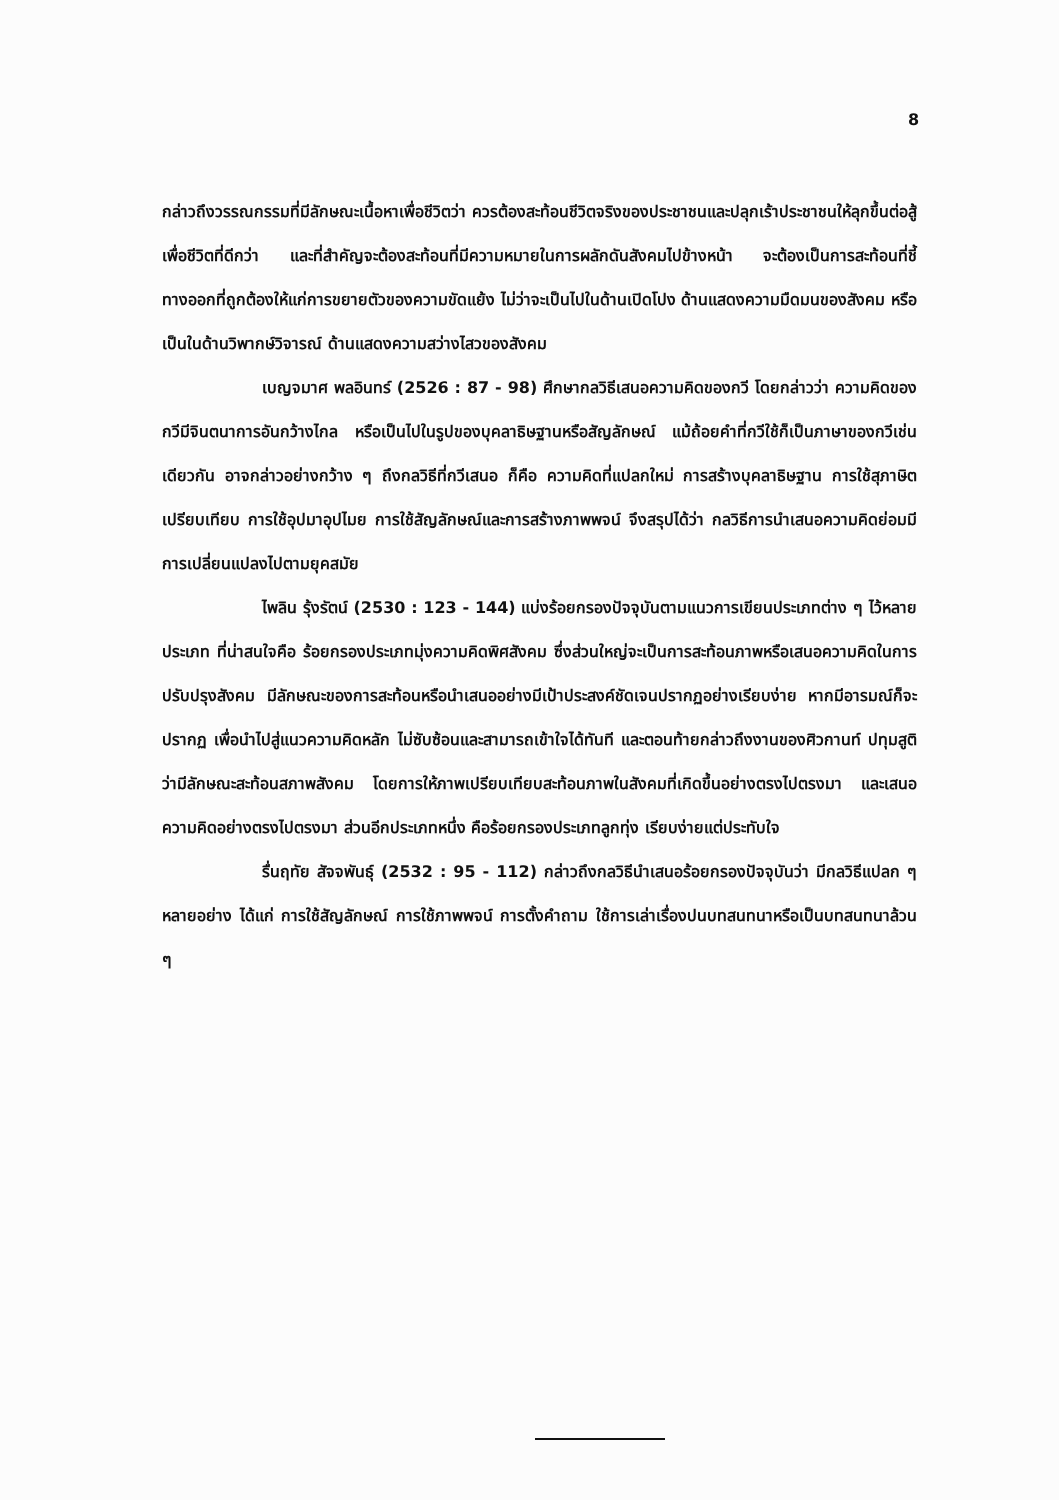8
กล่าวถึงวรรณกรรมที่มีลักษณะเนื้อหาเพื่อชีวิตว่า ควรต้องสะท้อนชีวิตจริงของประชาชนและปลุกเร้าประชาชนให้ลุกขึ้นต่อสู้เพื่อชีวิตที่ดีกว่า และที่สำคัญจะต้องสะท้อนที่มีความหมายในการผลักดันสังคมไปข้างหน้า จะต้องเป็นการสะท้อนที่ชี้ทางออกที่ถูกต้องให้แก่การขยายตัวของความขัดแย้ง ไม่ว่าจะเป็นไปในด้านเปิดโปง ด้านแสดงความมืดมนของสังคม หรือเป็นในด้านวิพากษ์วิจารณ์ ด้านแสดงความสว่างไสวของสังคม
เบญจมาศ พลอินทร์ (2526 : 87 - 98) ศึกษากลวิธีเสนอความคิดของกวี โดยกล่าวว่า ความคิดของกวีมีจินตนาการอันกว้างไกล หรือเป็นไปในรูปของบุคลาธิษฐานหรือสัญลักษณ์ แม้ถ้อยคำที่กวีใช้ก็เป็นภาษาของกวีเช่นเดียวกัน อาจกล่าวอย่างกว้าง ๆ ถึงกลวิธีที่กวีเสนอ ก็คือ ความคิดที่แปลกใหม่ การสร้างบุคลาธิษฐาน การใช้สุภาษิตเปรียบเทียบ การใช้อุปมาอุปไมย การใช้สัญลักษณ์และการสร้างภาพพจน์ จึงสรุปได้ว่า กลวิธีการนำเสนอความคิดย่อมมีการเปลี่ยนแปลงไปตามยุคสมัย
ไพลิน รุ้งรัตน์ (2530 : 123 - 144) แบ่งร้อยกรองปัจจุบันตามแนวการเขียนประเภทต่าง ๆ ไว้หลายประเภท ที่น่าสนใจคือ ร้อยกรองประเภทมุ่งความคิดพิศสังคม ซึ่งส่วนใหญ่จะเป็นการสะท้อนภาพหรือเสนอความคิดในการปรับปรุงสังคม มีลักษณะของการสะท้อนหรือนำเสนออย่างมีเป้าประสงค์ชัดเจนปรากฏอย่างเรียบง่าย หากมีอารมณ์ก็จะปรากฏ เพื่อนำไปสู่แนวความคิดหลัก ไม่ซับซ้อนและสามารถเข้าใจได้ทันที และตอนท้ายกล่าวถึงงานของศิวกานท์ ปทุมสูติว่ามีลักษณะสะท้อนสภาพสังคม โดยการให้ภาพเปรียบเทียบสะท้อนภาพในสังคมที่เกิดขึ้นอย่างตรงไปตรงมา และเสนอความคิดอย่างตรงไปตรงมา ส่วนอีกประเภทหนึ่ง คือร้อยกรองประเภทลูกทุ่ง เรียบง่ายแต่ประทับใจ
รื่นฤทัย สัจจพันธุ์ (2532 : 95 - 112) กล่าวถึงกลวิธีนำเสนอร้อยกรองปัจจุบันว่า มีกลวิธีแปลก ๆ หลายอย่าง ได้แก่ การใช้สัญลักษณ์ การใช้ภาพพจน์ การตั้งคำถาม ใช้การเล่าเรื่องปนบทสนทนาหรือเป็นบทสนทนาล้วน ๆ